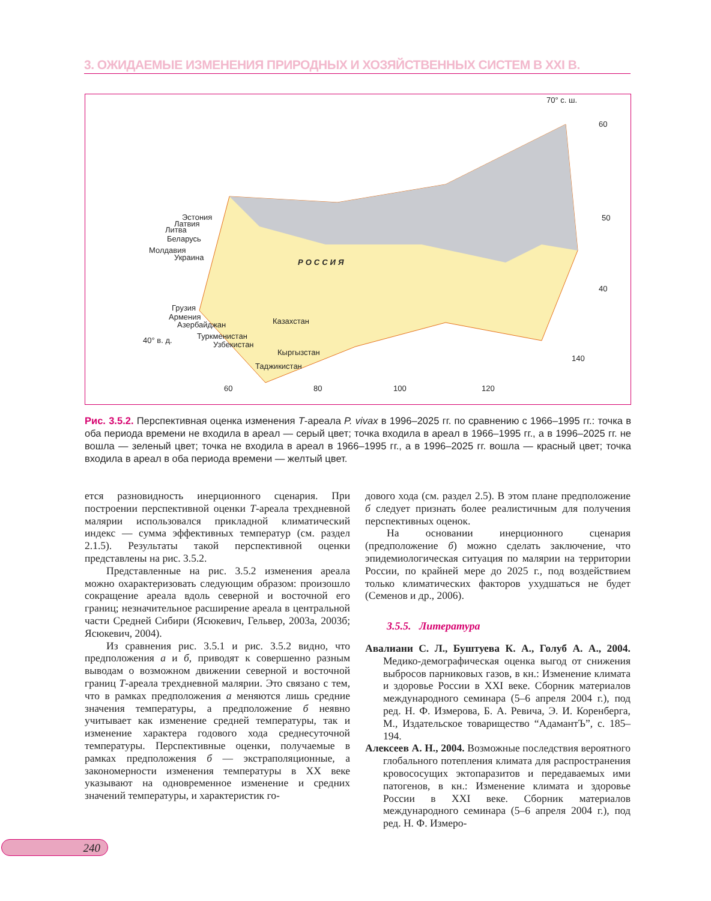3. ОЖИДАЕМЫЕ ИЗМЕНЕНИЯ ПРИРОДНЫХ И ХОЗЯЙСТВЕННЫХ СИСТЕМ В XXI В.
70° с. ш.
60
50
40
140
Эстония
Латвия
Литва
Беларусь
Молдавия
Украина
РОССИЯ
Грузия
Армения
Азербайджан Казахстан
40° в. д. Туркменистан
Узбекистан
Кыргызстан
Таджикистан
60 80 100 120
Рис. 3.5.2. Перспективная оценка изменения T-ареала P. vivax в 1996–2025 гг. по сравнению с 1966–1995 гг.: точка в оба периода времени не входила в ареал — серый цвет; точка входила в ареал в 1966–1995 гг., а в 1996–2025 гг. не вошла — зеленый цвет; точка не входила в ареал в 1966–1995 гг., а в 1996–2025 гг. вошла — красный цвет; точка входила в ареал в оба периода времени — желтый цвет.
ется разновидность инерционного сценария. При построении перспективной оценки T-ареала трехдневной малярии использовался прикладной климатический индекс — сумма эффективных температур (см. раздел 2.1.5). Результаты такой перспективной оценки представлены на рис. 3.5.2.
Представленные на рис. 3.5.2 изменения ареала можно охарактеризовать следующим образом: произошло сокращение ареала вдоль северной и восточной его границ; незначительное расширение ареала в центральной части Средней Сибири (Ясюкевич, Гельвер, 2003а, 2003б; Ясюкевич, 2004).
Из сравнения рис. 3.5.1 и рис. 3.5.2 видно, что предположения а и б, приводят к совершенно разным выводам о возможном движении северной и восточной границ T-ареала трехдневной малярии. Это связано с тем, что в рамках предположения а меняются лишь средние значения температуры, а предположение б неявно учитывает как изменение средней температуры, так и изменение характера годового хода среднесуточной температуры. Перспективные оценки, получаемые в рамках предположения б — экстраполяционные, а закономерности изменения температуры в XX веке указывают на одновременное изменение и средних значений температуры, и характеристик го-
дового хода (см. раздел 2.5). В этом плане предположение б следует признать более реалистичным для получения перспективных оценок.
На основании инерционного сценария (предположение б) можно сделать заключение, что эпидемиологическая ситуация по малярии на территории России, по крайней мере до 2025 г., под воздействием только климатических факторов ухудшаться не будет (Семенов и др., 2006).
3.5.5. Литература
Авалиани С. Л., Буштуева К. А., Голуб А. А., 2004. Медико-демографическая оценка выгод от снижения выбросов парниковых газов, в кн.: Изменение климата и здоровье России в XXI веке. Сборник материалов международного семинара (5–6 апреля 2004 г.), под ред. Н. Ф. Измерова, Б. А. Ревича, Э. И. Коренберга, М., Издательское товарищество “АдамантЪ”, с. 185–194.
Алексеев А. Н., 2004. Возможные последствия вероятного глобального потепления климата для распространения кровососущих эктопаразитов и передаваемых ими патогенов, в кн.: Изменение климата и здоровье России в XXI веке. Сборник материалов международного семинара (5–6 апреля 2004 г.), под ред. Н. Ф. Измеро-
240